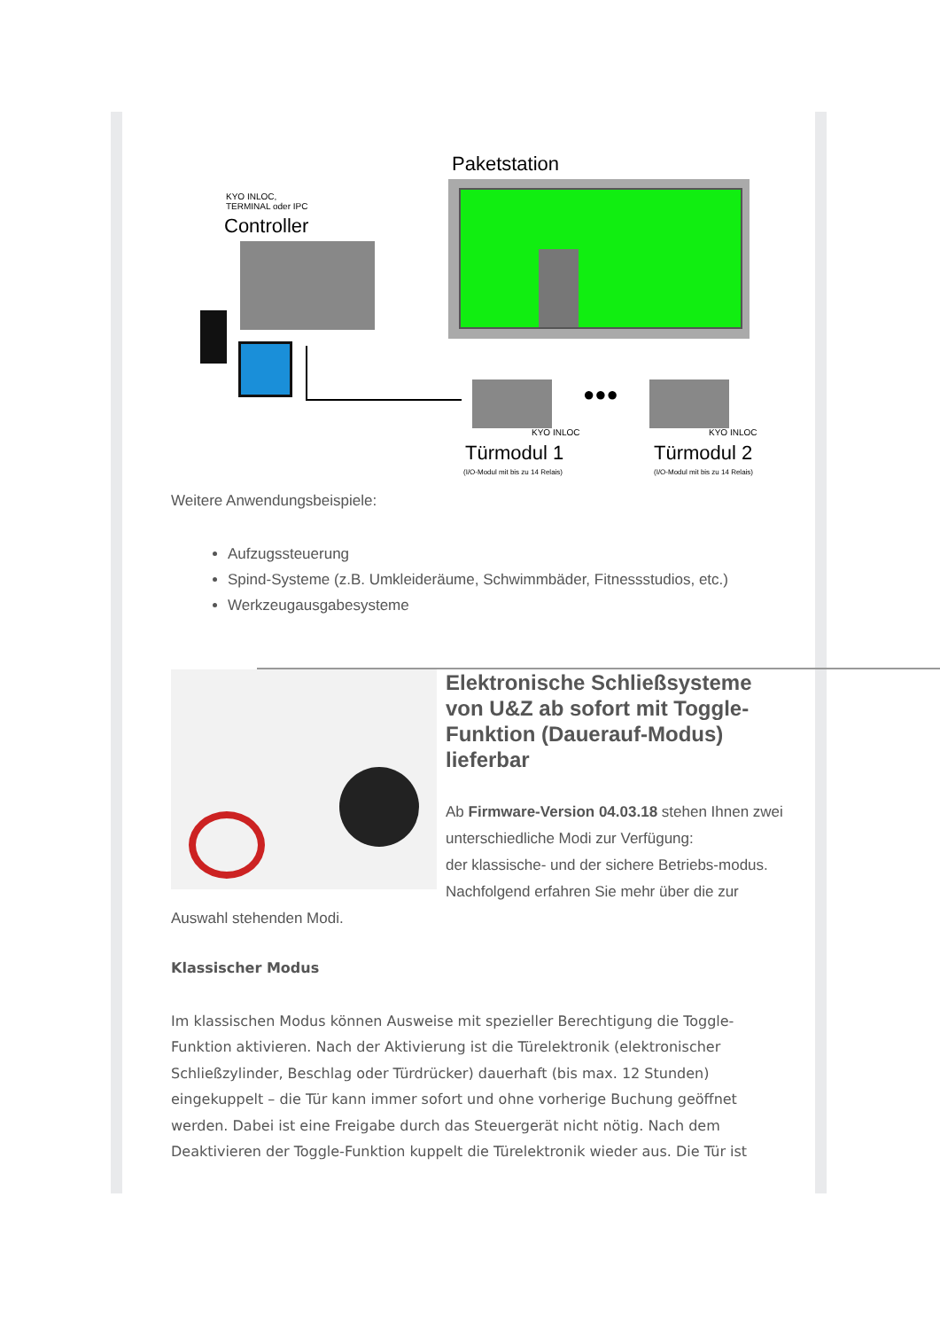Paketstation
KYO INLOC,
TERMINAL oder IPC
Controller
●●●
KYO INLOC KYO INLOC
Türmodul 1 Türmodul 2
(I/O-Modul mit bis zu 14 Relais)
(I/O-Modul mit bis zu 14 Relais)
Weitere Anwendungsbeispiele:
Aufzugssteuerung
Spind-Systeme (z.B. Umkleideräume, Schwimmbäder, Fitnessstudios, etc.)
Werkzeugausgabesysteme
Elektronische Schließsysteme von U&Z ab sofort mit Toggle-Funktion (Dauerauf-Modus) lieferbar
Ab Firmware-Version 04.03.18 stehen Ihnen zwei unterschiedliche Modi zur Verfügung:
der klassische- und der sichere Betriebs-modus. Nachfolgend erfahren Sie mehr über die zur Auswahl stehenden Modi.
Klassischer Modus
Im klassischen Modus können Ausweise mit spezieller Berechtigung die Toggle-Funktion aktivieren. Nach der Aktivierung ist die Türelektronik (elektronischer Schließzylinder, Beschlag oder Türdrücker) dauerhaft (bis max. 12 Stunden) eingekuppelt – die Tür kann immer sofort und ohne vorherige Buchung geöffnet werden. Dabei ist eine Freigabe durch das Steuergerät nicht nötig. Nach dem Deaktivieren der Toggle-Funktion kuppelt die Türelektronik wieder aus. Die Tür ist